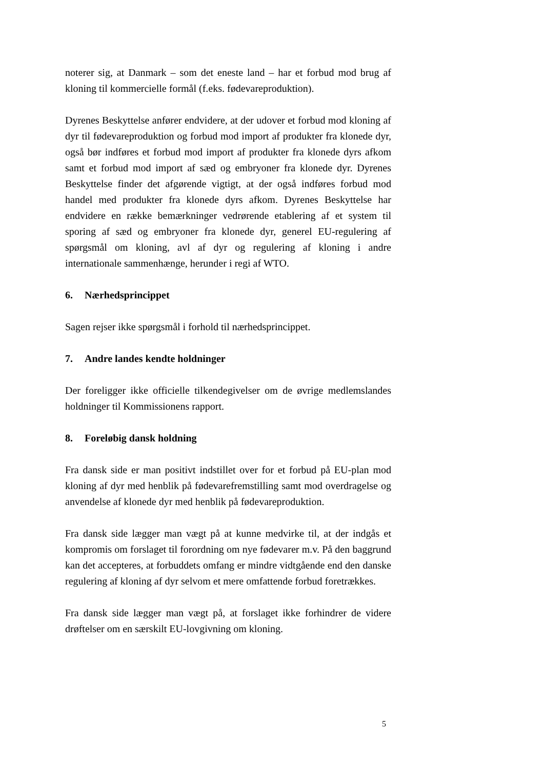noterer sig, at Danmark – som det eneste land – har et forbud mod brug af kloning til kommercielle formål (f.eks. fødevareproduktion).
Dyrenes Beskyttelse anfører endvidere, at der udover et forbud mod kloning af dyr til fødevareproduktion og forbud mod import af produkter fra klonede dyr, også bør indføres et forbud mod import af produkter fra klonede dyrs afkom samt et forbud mod import af sæd og embryoner fra klonede dyr. Dyrenes Beskyttelse finder det afgørende vigtigt, at der også indføres forbud mod handel med produkter fra klonede dyrs afkom. Dyrenes Beskyttelse har endvidere en række bemærkninger vedrørende etablering af et system til sporing af sæd og embryoner fra klonede dyr, generel EU-regulering af spørgsmål om kloning, avl af dyr og regulering af kloning i andre internationale sammenhænge, herunder i regi af WTO.
6. Nærhedsprincippet
Sagen rejser ikke spørgsmål i forhold til nærhedsprincippet.
7. Andre landes kendte holdninger
Der foreligger ikke officielle tilkendegivelser om de øvrige medlemslandes holdninger til Kommissionens rapport.
8. Foreløbig dansk holdning
Fra dansk side er man positivt indstillet over for et forbud på EU-plan mod kloning af dyr med henblik på fødevarefremstilling samt mod overdragelse og anvendelse af klonede dyr med henblik på fødevareproduktion.
Fra dansk side lægger man vægt på at kunne medvirke til, at der indgås et kompromis om forslaget til forordning om nye fødevarer m.v. På den baggrund kan det accepteres, at forbuddets omfang er mindre vidtgående end den danske regulering af kloning af dyr selvom et mere omfattende forbud foretrækkes.
Fra dansk side lægger man vægt på, at forslaget ikke forhindrer de videre drøftelser om en særskilt EU-lovgivning om kloning.
5